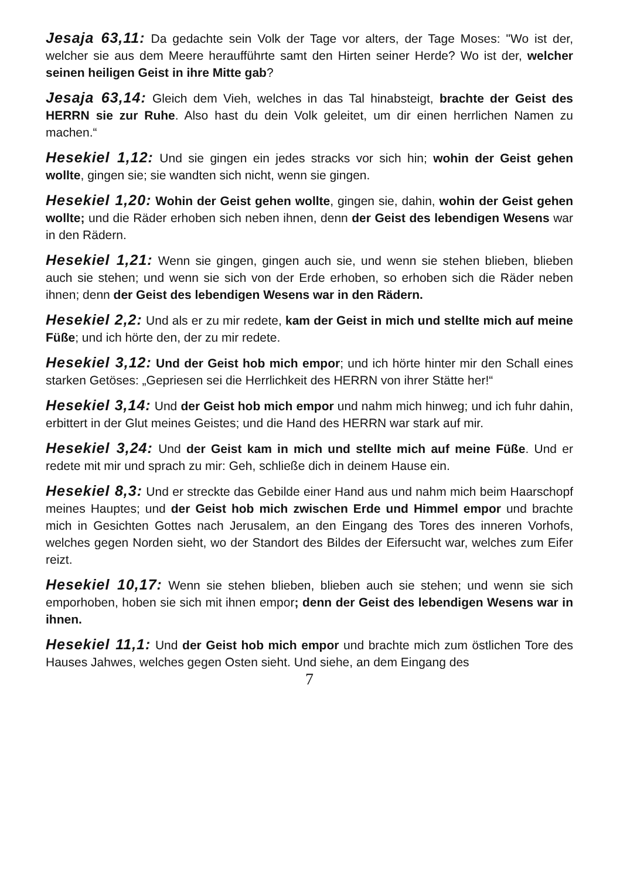Jesaja 63,11: Da gedachte sein Volk der Tage vor alters, der Tage Moses: "Wo ist der, welcher sie aus dem Meere heraufführte samt den Hirten seiner Herde? Wo ist der, welcher seinen heiligen Geist in ihre Mitte gab?
Jesaja 63,14: Gleich dem Vieh, welches in das Tal hinabsteigt, brachte der Geist des HERRN sie zur Ruhe. Also hast du dein Volk geleitet, um dir einen herrlichen Namen zu machen.“
Hesekiel 1,12: Und sie gingen ein jedes stracks vor sich hin; wohin der Geist gehen wollte, gingen sie; sie wandten sich nicht, wenn sie gingen.
Hesekiel 1,20: Wohin der Geist gehen wollte, gingen sie, dahin, wohin der Geist gehen wollte; und die Räder erhoben sich neben ihnen, denn der Geist des lebendigen Wesens war in den Rädern.
Hesekiel 1,21: Wenn sie gingen, gingen auch sie, und wenn sie stehen blieben, blieben auch sie stehen; und wenn sie sich von der Erde erhoben, so erhoben sich die Räder neben ihnen; denn der Geist des lebendigen Wesens war in den Rädern.
Hesekiel 2,2: Und als er zu mir redete, kam der Geist in mich und stellte mich auf meine Füße; und ich hörte den, der zu mir redete.
Hesekiel 3,12: Und der Geist hob mich empor; und ich hörte hinter mir den Schall eines starken Getöses: „Gepriesen sei die Herrlichkeit des HERRN von ihrer Stätte her!“
Hesekiel 3,14: Und der Geist hob mich empor und nahm mich hinweg; und ich fuhr dahin, erbittert in der Glut meines Geistes; und die Hand des HERRN war stark auf mir.
Hesekiel 3,24: Und der Geist kam in mich und stellte mich auf meine Füße. Und er redete mit mir und sprach zu mir: Geh, schließe dich in deinem Hause ein.
Hesekiel 8,3: Und er streckte das Gebilde einer Hand aus und nahm mich beim Haarschopf meines Hauptes; und der Geist hob mich zwischen Erde und Himmel empor und brachte mich in Gesichten Gottes nach Jerusalem, an den Eingang des Tores des inneren Vorhofs, welches gegen Norden sieht, wo der Standort des Bildes der Eifersucht war, welches zum Eifer reizt.
Hesekiel 10,17: Wenn sie stehen blieben, blieben auch sie stehen; und wenn sie sich emporhoben, hoben sie sich mit ihnen empor; denn der Geist des lebendigen Wesens war in ihnen.
Hesekiel 11,1: Und der Geist hob mich empor und brachte mich zum östlichen Tore des Hauses Jahwes, welches gegen Osten sieht. Und siehe, an dem Eingang des
7